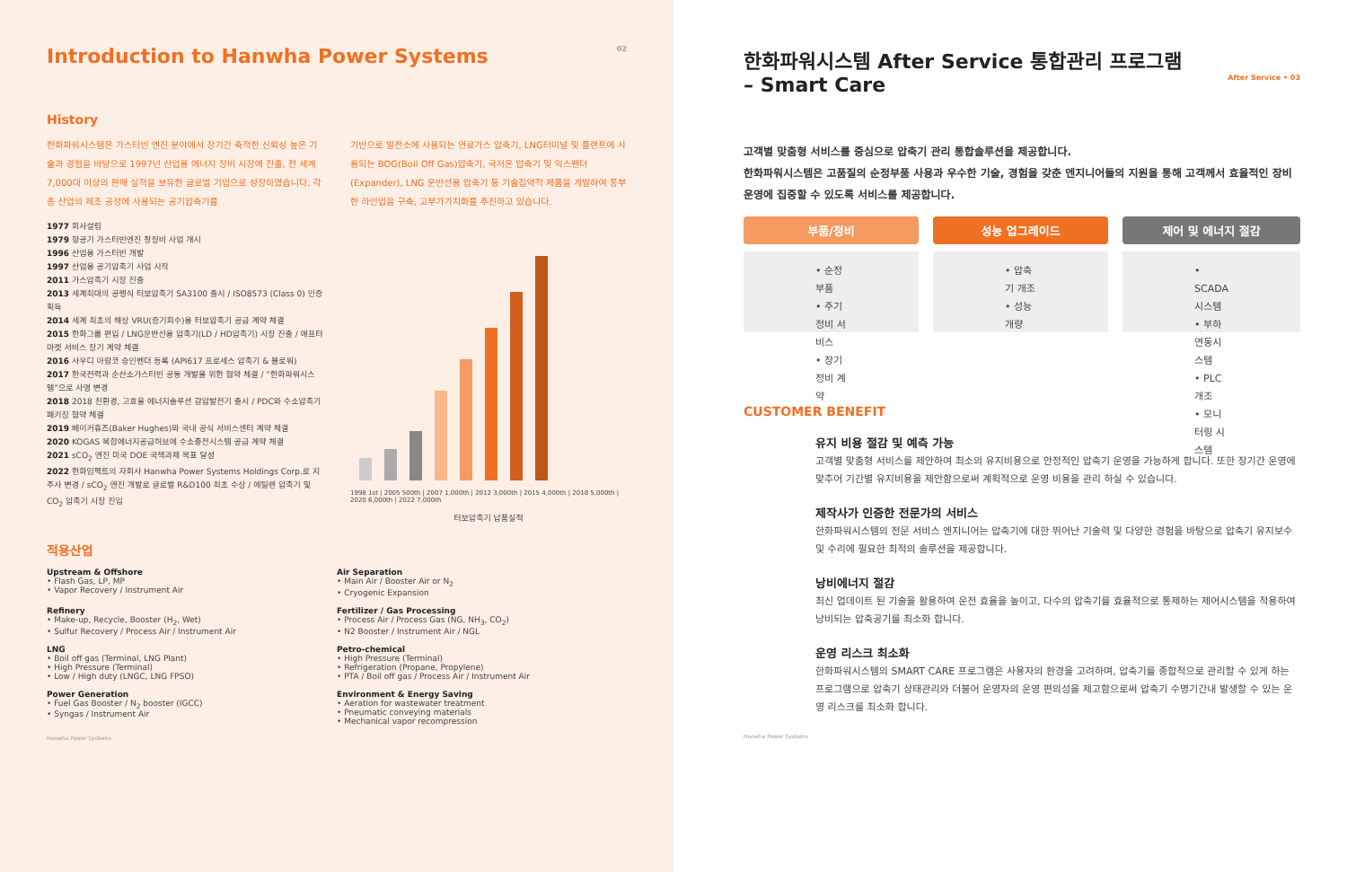Introduction to Hanwha Power Systems 02
History
한화파워시스템은 가스터빈 엔진 분야에서 장기간 축적한 신뢰성 높은 기술과 경험을 바탕으로 1997년 산업용 에너지 장비 시장에 진출, 전 세계 7,000대 이상의 판매 실적을 보유한 글로벌 기업으로 성장하였습니다. 각종 산업의 제조 공정에 사용되는 공기압축기를
기반으로 발전소에 사용되는 연료가스 압축기, LNG터미널 및 플랜트에 사용되는 BOG(Boil Off Gas)압축기, 극저온 압축기 및 익스팬더(Expander), LNG 운반선용 압축기 등 기술집약적 제품을 개발하여 풍부한 라인업을 구축, 고부가가치화를 추진하고 있습니다.
1977 회사설립
1979 항공기 가스터빈엔진 창정비 사업 개시
1996 산업용 가스터빈 개발
1997 산업용 공기압축기 사업 시작
2011 가스압축기 시장 진출
2013 세계최대의 공랭식 터보압축기 SA3100 출시 / ISO8573 (Class 0) 인증 획득
2014 세계 최초의 해상 VRU(증기회수)용 터보압축기 공급 계약 체결
2015 한화그룹 편입 / LNG운반선용 압축기(LD / HD압축기) 시장 진출 / 애프터마켓 서비스 장기 계약 체결
2016 사우디 아람코 승인벤더 등록 (API617 프로세스 압축기 & 블로워)
2017 한국전력과 순산소가스터빈 공동 개발을 위한 협약 체결 / “한화파워시스템”으로 사명 변경
2018 2018 친환경, 고효율 에너지솔루션 감압발전기 출시 / PDC와 수소압축기 패키징 협약 체결
2019 베이커휴즈(Baker Hughes)와 국내 공식 서비스센터 계약 체결
2020 KOGAS 복합에너지공급허브에 수소충전시스템 공급 계약 체결
2021 sCO<sub>2</sub> 엔진 미국 DOE 국책과제 목표 달성
2022 한화임팩트의 자회사 Hanwha Power Systems Holdings Corp.로 지주사 변경 / sCO<sub>2</sub> 엔진 개발로 글로벌 R&D100 최초 수상 / 에틸렌 압축기 및 CO<sub>2</sub> 압축기 시장 진입
1998 1st | 2005 500th | 2007 1,000th | 2012 3,000th | 2015 4,000th | 2018 5,000th | 2020 6,000th | 2022 7,000th
터보압축기 납품실적
적용산업
Upstream & Offshore
• Flash Gas, LP, MP
• Vapor Recovery / Instrument Air
Air Separation
• Main Air / Booster Air or N<sub>2</sub>
• Cryogenic Expansion
Refinery
• Make-up, Recycle, Booster (H<sub>2</sub>, Wet)
• Sulfur Recovery / Process Air / Instrument Air
Fertilizer / Gas Processing
• Process Air / Process Gas (NG, NH<sub>3</sub>, CO<sub>2</sub>)
• N2 Booster / Instrument Air / NGL
LNG
• Boil off gas (Terminal, LNG Plant)
• High Pressure (Terminal)
• Low / High duty (LNGC, LNG FPSO)
Petro-chemical
• High Pressure (Terminal)
• Refrigeration (Propane, Propylene)
• PTA / Boil off gas / Process Air / Instrument Air
Power Generation
• Fuel Gas Booster / N<sub>2</sub> booster (IGCC)
• Syngas / Instrument Air
Environment & Energy Saving
• Aeration for wastewater treatment
• Pneumatic conveying materials
• Mechanical vapor recompression
Hanwha Power Systems
한화파워시스템 After Service 통합관리 프로그램
– Smart Care After Service • 03
고객별 맞춤형 서비스를 중심으로 압축기 관리 통합솔루션을 제공합니다.
한화파워시스템은 고품질의 순정부품 사용과 우수한 기술, 경험을 갖춘 엔지니어들의 지원을 통해 고객께서 효율적인 장비 운영에 집중할 수 있도록 서비스를 제공합니다.
부품/정비
• 순정부품
• 주기 정비 서비스
• 장기 정비 계약
성능 업그레이드
• 압축기 개조
• 성능 개량
제어 및 에너지 절감
• SCADA 시스템
• 부하연동시스템
• PLC 개조
• 모니터링 시스템
CUSTOMER BENEFIT
유지 비용 절감 및 예측 가능
고객별 맞춤형 서비스를 제안하여 최소의 유지비용으로 안정적인 압축기 운영을 가능하게 합니다. 또한 장기간 운영에 맞추어 기간별 유지비용을 제안함으로써 계획적으로 운영 비용을 관리 하실 수 있습니다.
제작사가 인증한 전문가의 서비스
한화파워시스템의 전문 서비스 엔지니어는 압축기에 대한 뛰어난 기술력 및 다양한 경험을 바탕으로 압축기 유지보수 및 수리에 필요한 최적의 솔루션을 제공합니다.
낭비에너지 절감
최신 업데이트 된 기술을 활용하여 운전 효율을 높이고, 다수의 압축기를 효율적으로 통제하는 제어시스템을 적용하여 낭비되는 압축공기를 최소화 합니다.
운영 리스크 최소화
한화파워시스템의 SMART CARE 프로그램은 사용자의 환경을 고려하며, 압축기를 종합적으로 관리할 수 있게 하는 프로그램으로 압축기 상태관리와 더불어 운영자의 운영 편의성을 제고함으로써 압축기 수명기간내 발생할 수 있는 운영 리스크를 최소화 합니다.
Hanwha Power Systems